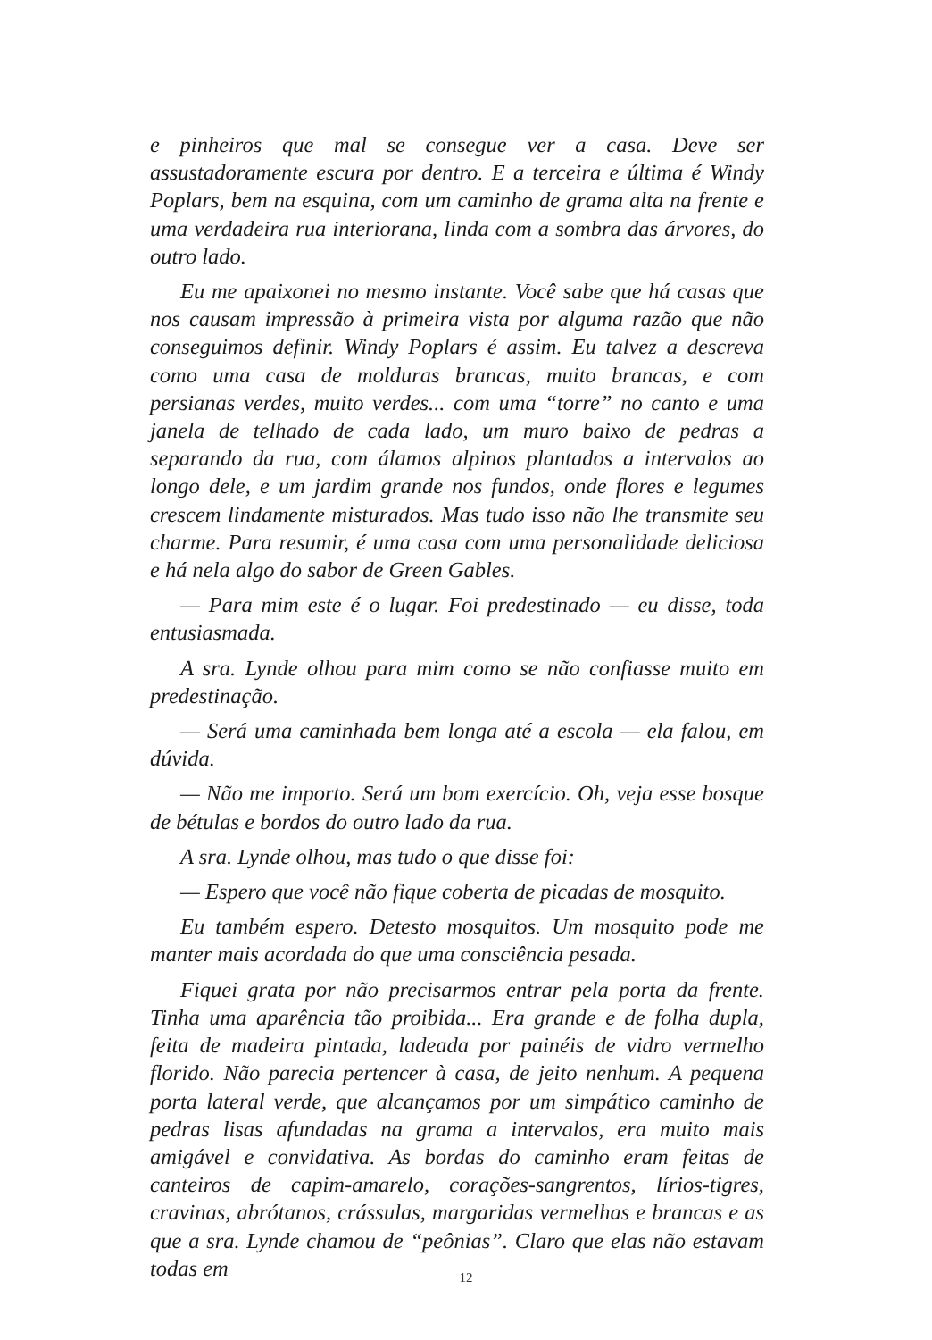e pinheiros que mal se consegue ver a casa. Deve ser assustadoramente escura por dentro. E a terceira e última é Windy Poplars, bem na esquina, com um caminho de grama alta na frente e uma verdadeira rua interiorana, linda com a sombra das árvores, do outro lado.
Eu me apaixonei no mesmo instante. Você sabe que há casas que nos causam impressão à primeira vista por alguma razão que não conseguimos definir. Windy Poplars é assim. Eu talvez a descreva como uma casa de molduras brancas, muito brancas, e com persianas verdes, muito verdes... com uma “torre” no canto e uma janela de telhado de cada lado, um muro baixo de pedras a separando da rua, com álamos alpinos plantados a intervalos ao longo dele, e um jardim grande nos fundos, onde flores e legumes crescem lindamente misturados. Mas tudo isso não lhe transmite seu charme. Para resumir, é uma casa com uma personalidade deliciosa e há nela algo do sabor de Green Gables.
— Para mim este é o lugar. Foi predestinado — eu disse, toda entusiasmada.
A sra. Lynde olhou para mim como se não confiasse muito em predestinação.
— Será uma caminhada bem longa até a escola — ela falou, em dúvida.
— Não me importo. Será um bom exercício. Oh, veja esse bosque de bétulas e bordos do outro lado da rua.
A sra. Lynde olhou, mas tudo o que disse foi:
— Espero que você não fique coberta de picadas de mosquito.
Eu também espero. Detesto mosquitos. Um mosquito pode me manter mais acordada do que uma consciência pesada.
Fiquei grata por não precisarmos entrar pela porta da frente. Tinha uma aparência tão proibida... Era grande e de folha dupla, feita de madeira pintada, ladeada por painéis de vidro vermelho florido. Não parecia pertencer à casa, de jeito nenhum. A pequena porta lateral verde, que alcançamos por um simpático caminho de pedras lisas afundadas na grama a intervalos, era muito mais amigável e convidativa. As bordas do caminho eram feitas de canteiros de capim-amarelo, corações-sangrentos, lírios-tigres, cravinas, abrótanos, crássulas, margaridas vermelhas e brancas e as que a sra. Lynde chamou de “peônias”. Claro que elas não estavam todas em
12